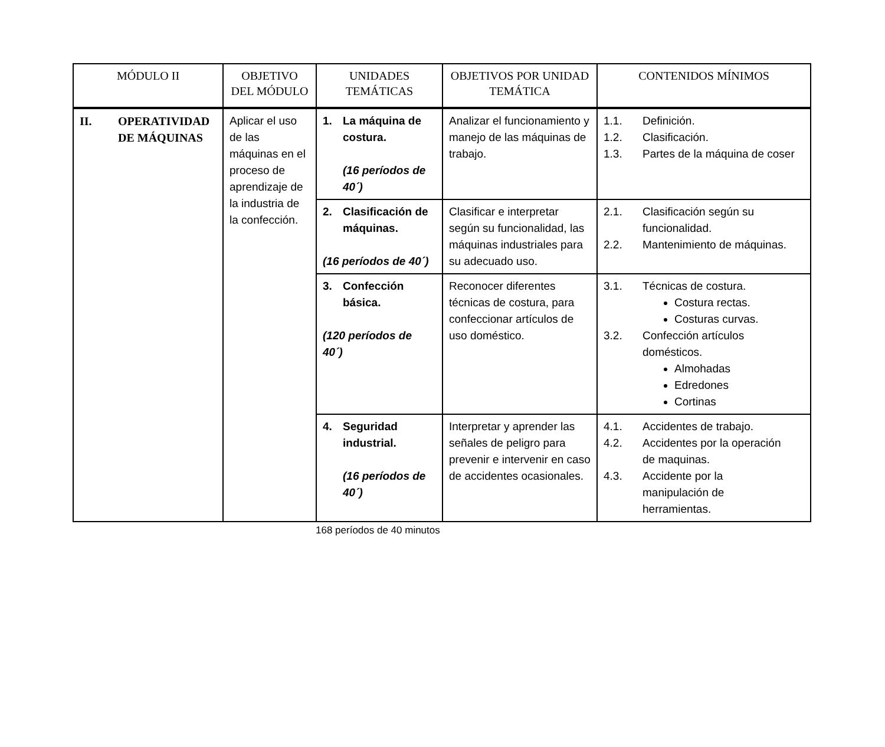| MÓDULO II | OBJETIVO DEL MÓDULO | UNIDADES TEMÁTICAS | OBJETIVOS POR UNIDAD TEMÁTICA | CONTENIDOS MÍNIMOS |
| --- | --- | --- | --- | --- |
| II. OPERATIVIDAD DE MÁQUINAS | Aplicar el uso de las máquinas en el proceso de aprendizaje de la industria de la confección. | 1. La máquina de costura. (16 períodos de 40´) | Analizar el funcionamiento y manejo de las máquinas de trabajo. | 1.1. Definición. 1.2. Clasificación. 1.3. Partes de la máquina de coser |
| | | 2. Clasificación de máquinas. (16 períodos de 40´) | Clasificar e interpretar según su funcionalidad, las máquinas industriales para su adecuado uso. | 2.1. Clasificación según su funcionalidad. 2.2. Mantenimiento de máquinas. |
| | | 3. Confección básica. (120 períodos de 40´) | Reconocer diferentes técnicas de costura, para confeccionar artículos de uso doméstico. | 3.1. Técnicas de costura. Costura rectas. Costuras curvas. 3.2. Confección artículos domésticos. Almohadas Edredones Cortinas |
| | | 4. Seguridad industrial. (16 períodos de 40´) | Interpretar y aprender las señales de peligro para prevenir e intervenir en caso de accidentes ocasionales. | 4.1. Accidentes de trabajo. 4.2. Accidentes por la operación de maquinas. 4.3. Accidente por la manipulación de herramientas. |
168 períodos de 40 minutos